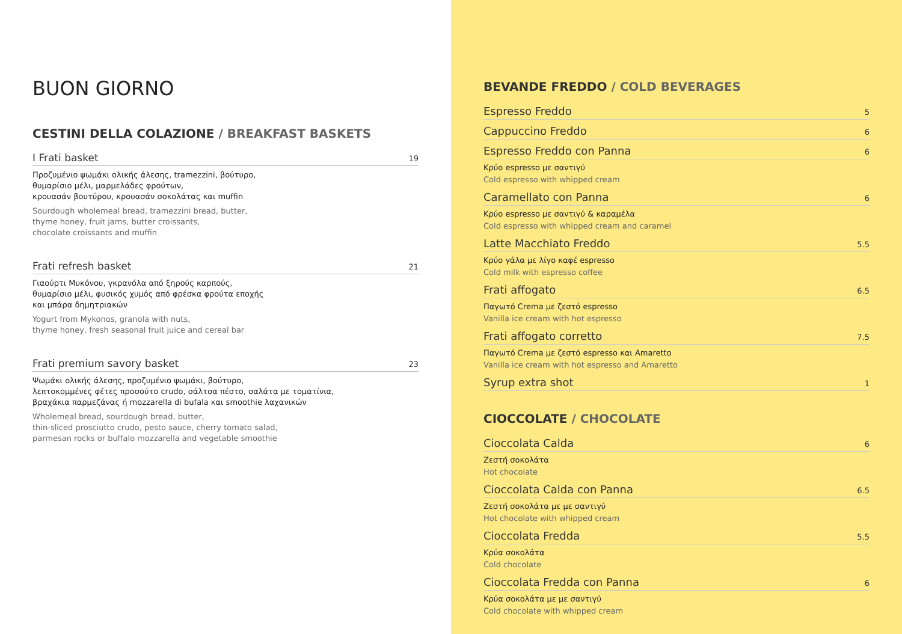BUON GIORNO
CESTINI DELLA COLAZIONE / BREAKFAST BASKETS
I Frati basket 19
Προζυμένιο ψωμάκι ολικής άλεσης, tramezzini, βούτυρο,
θυμαρίσιο μέλι, μαρμελάδες φρούτων,
κρουασάν βουτύρου, κρουασάν σοκολάτας και muffin
Sourdough wholemeal bread, tramezzini bread, butter,
thyme honey, fruit jams, butter croissants,
chocolate croissants and muffin
Frati refresh basket 21
Γιαούρτι Μυκόνου, γκρανόλα από ξηρούς καρπούς,
θυμαρίσιο μέλι, φυσικός χυμός από φρέσκα φρούτα εποχής
και μπάρα δημητριακών
Yogurt from Mykonos, granola with nuts,
thyme honey, fresh seasonal fruit juice and cereal bar
Frati premium savory basket 23
Ψωμάκι ολικής άλεσης, προζυμένιο ψωμάκι, βούτυρο,
λεπτοκομμένες φέτες προσούτο crudo, σάλτσα πέστο, σαλάτα με τοματίνια,
βραχάκια παρμεζάνας ή mozzarella di bufala και smoothie λαχανικών
Wholemeal bread, sourdough bread, butter,
thin-sliced prosciutto crudo, pesto sauce, cherry tomato salad,
parmesan rocks or buffalo mozzarella and vegetable smoothie
BEVANDE FREDDO / COLD BEVERAGES
Espresso Freddo 5
Cappuccino Freddo 6
Espresso Freddo con Panna 6
Κρύο espresso με σαντιγύ
Cold espresso with whipped cream
Caramellato con Panna 6
Κρύο espresso με σαντιγύ & καραμέλα
Cold espresso with whipped cream and caramel
Latte Macchiato Freddo 5.5
Κρύο γάλα με λίγο καφέ espresso
Cold milk with espresso coffee
Frati affogato 6.5
Παγωτό Crema με ζεστό espresso
Vanilla ice cream with hot espresso
Frati affogato corretto 7.5
Παγωτό Crema με ζεστό espresso και Amaretto
Vanilla ice cream with hot espresso and Amaretto
Syrup extra shot 1
CIOCCOLATE / CHOCOLATE
Cioccolata Calda 6
Ζεστή σοκολάτα
Hot chocolate
Cioccolata Calda con Panna 6.5
Ζεστή σοκολάτα με με σαντιγύ
Hot chocolate with whipped cream
Cioccolata Fredda 5.5
Κρύα σοκολάτα
Cold chocolate
Cioccolata Fredda con Panna 6
Κρύα σοκολάτα με με σαντιγύ
Cold chocolate with whipped cream